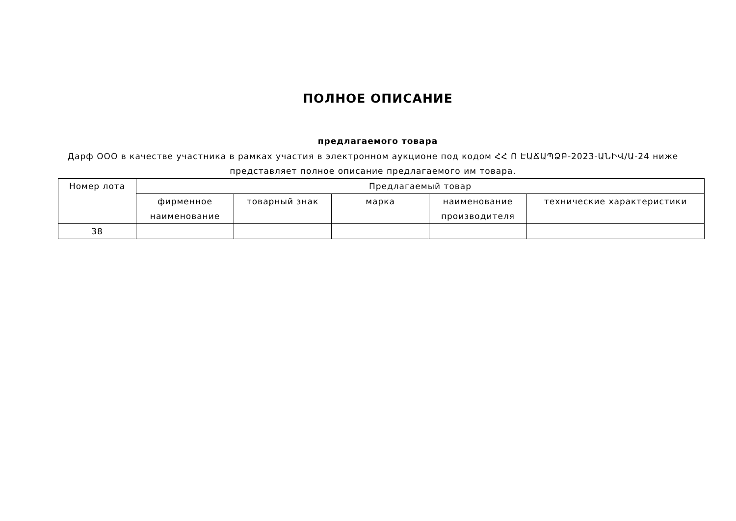ПОЛНОЕ ОПИСАНИЕ
предлагаемого товара
Дарф ООО в качестве участника в рамках участия в электронном аукционе под кодом ՀՀ Ո ԷԱՃԱՊՁԲ-2023-ԱՆԻՎ/Ա-24 ниже представляет полное описание предлагаемого им товара.
| Номер лота | Предлагаемый товар | | | | |
| --- | --- | --- | --- | --- | --- |
| | фирменное наименование | товарный знак | марка | наименование производителя | технические характеристики |
| 38 | | | | | |